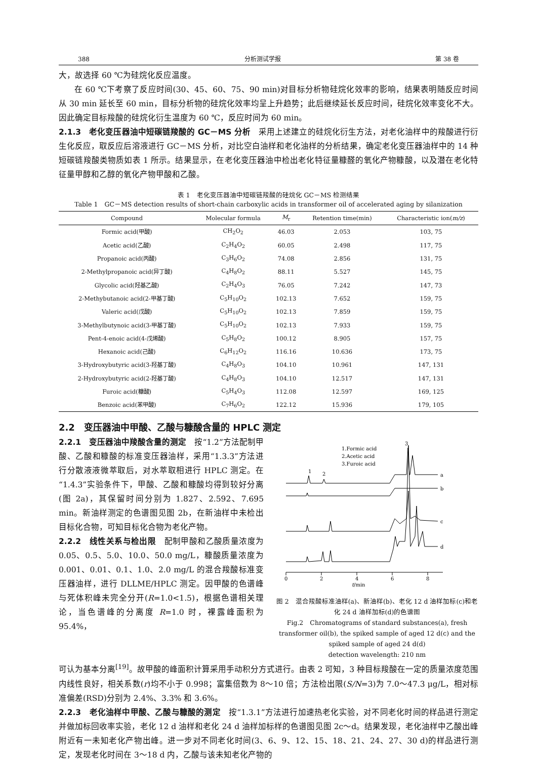388 分析测试学报 第 38 卷
大，故选择 60 ℃为硅烷化反应温度。
在 60 ℃下考察了反应时间(30、45、60、75、90 min)对目标分析物硅烷化效率的影响，结果表明随反应时间从 30 min 延长至 60 min，目标分析物的硅烷化效率均呈上升趋势；此后继续延长反应时间，硅烷化效率变化不大。因此确定目标羧酸的硅烷化衍生温度为 60 ℃，反应时间为 60 min。
2.1.3　老化变压器油中短碳链羧酸的 GC－MS 分析　采用上述建立的硅烷化衍生方法，对老化油样中的羧酸进行衍生化反应，取反应后溶液进行 GC－MS 分析，对比空白油样和老化油样的分析结果，确定老化变压器油样中的 14 种短碳链羧酸类物质如表 1 所示。结果显示，在老化变压器油中检出老化特征量糠醛的氧化产物糠酸，以及潜在老化特征量甲醇和乙醇的氧化产物甲酸和乙酸。
表 1　老化变压器油中短碳链羧酸的硅烷化 GC－MS 检测结果
Table 1　GC－MS detection results of short-chain carboxylic acids in transformer oil of accelerated aging by silanization
| Compound | Molecular formula | M<sub>r</sub> | Retention time(min) | Characteristic ion( m/z ) |
| --- | --- | --- | --- | --- |
| Formic acid(甲酸) | CH<sub>2</sub>O<sub>2</sub> | 46.03 | 2.053 | 103, 75 |
| Acetic acid(乙酸) | C<sub>2</sub>H<sub>4</sub>O<sub>2</sub> | 60.05 | 2.498 | 117, 75 |
| Propanoic acid(丙酸) | C<sub>3</sub>H<sub>6</sub>O<sub>2</sub> | 74.08 | 2.856 | 131, 75 |
| 2-Methylpropanoic acid(异丁酸) | C<sub>4</sub>H<sub>8</sub>O<sub>2</sub> | 88.11 | 5.527 | 145, 75 |
| Glycolic acid(羟基乙酸) | C<sub>2</sub>H<sub>4</sub>O<sub>3</sub> | 76.05 | 7.242 | 147, 73 |
| 2-Methybutanoic acid(2-甲基丁酸) | C<sub>5</sub>H<sub>10</sub>O<sub>2</sub> | 102.13 | 7.652 | 159, 75 |
| Valeric acid(戊酸) | C<sub>5</sub>H<sub>10</sub>O<sub>2</sub> | 102.13 | 7.859 | 159, 75 |
| 3-Methylbutynoic acid(3-甲基丁酸) | C<sub>5</sub>H<sub>10</sub>O<sub>2</sub> | 102.13 | 7.933 | 159, 75 |
| Pent-4-enoic acid(4-戊烯酸) | C<sub>5</sub>H<sub>8</sub>O<sub>2</sub> | 100.12 | 8.905 | 157, 75 |
| Hexanoic acid(己酸) | C<sub>6</sub>H<sub>12</sub>O<sub>2</sub> | 116.16 | 10.636 | 173, 75 |
| 3-Hydroxybutyric acid(3-羟基丁酸) | C<sub>4</sub>H<sub>8</sub>O<sub>3</sub> | 104.10 | 10.961 | 147, 131 |
| 2-Hydroxybutyric acid(2-羟基丁酸) | C<sub>4</sub>H<sub>8</sub>O<sub>3</sub> | 104.10 | 12.517 | 147, 131 |
| Furoic acid(糠酸) | C<sub>5</sub>H<sub>4</sub>O<sub>3</sub> | 112.08 | 12.597 | 169, 125 |
| Benzoic acid(苯甲酸) | C<sub>7</sub>H<sub>6</sub>O<sub>2</sub> | 122.12 | 15.936 | 179, 105 |
2.2　变压器油中甲酸、乙酸与糠酸含量的 HPLC 测定
2.2.1　变压器油中羧酸含量的测定　按“1.2”方法配制甲酸、乙酸和糠酸的标准变压器油样，采用“1.3.3”方法进行分散液液微萃取后，对水萃取相进行 HPLC 测定。在“1.4.3”实验条件下，甲酸、乙酸和糠酸均得到较好分离(图 2a)，其保留时间分别为 1.827、2.592、7.695 min。新油样测定的色谱图见图 2b，在新油样中未检出目标化合物，可知目标化合物为老化产物。
2.2.2　线性关系与检出限　配制甲酸和乙酸质量浓度为 0.05、0.5、5.0、10.0、50.0 mg/L，糠酸质量浓度为 0.001、0.01、0.1、1.0、2.0 mg/L 的混合羧酸标准变压器油样，进行 DLLME/HPLC 测定。因甲酸的色谱峰与死体积峰未完全分开(R=1.0<1.5)，根据色谱相关理论，当色谱峰的分离度 R=1.0 时，裸露峰面积为 95.4%，
1.Formic acid
2.Acetic acid
3.Furoic acid
1
2
3
a
b
c
d
0
2
4
6
8
t/min
图 2　混合羧酸标准油样(a)、新油样(b)、老化 12 d 油样加标(c)和老化 24 d 油样加标(d)的色谱图
Fig.2　Chromatograms of standard substances(a), fresh transformer oil(b), the spiked sample of aged 12 d(c) and the spiked sample of aged 24 d(d)
detection wavelength: 210 nm
可认为基本分离<sup>[19]</sup>。故甲酸的峰面积计算采用手动积分方式进行。由表 2 可知，3 种目标羧酸在一定的质量浓度范围内线性良好，相关系数(r)均不小于 0.998；富集倍数为 8～10 倍；方法检出限(S/N=3)为 7.0～47.3 μg/L，相对标准偏差(RSD)分别为 2.4%、3.3% 和 3.6%。
2.2.3　老化油样中甲酸、乙酸与糠酸的测定　按“1.3.1”方法进行加速热老化实验，对不同老化时间的样品进行测定并做加标回收率实验，老化 12 d 油样和老化 24 d 油样加标样的色谱图见图 2c～d。结果发现，老化油样中乙酸出峰附近有一未知老化产物出峰。进一步对不同老化时间(3、6、9、12、15、18、21、24、27、30 d)的样品进行测定，发现老化时间在 3～18 d 内，乙酸与该未知老化产物的